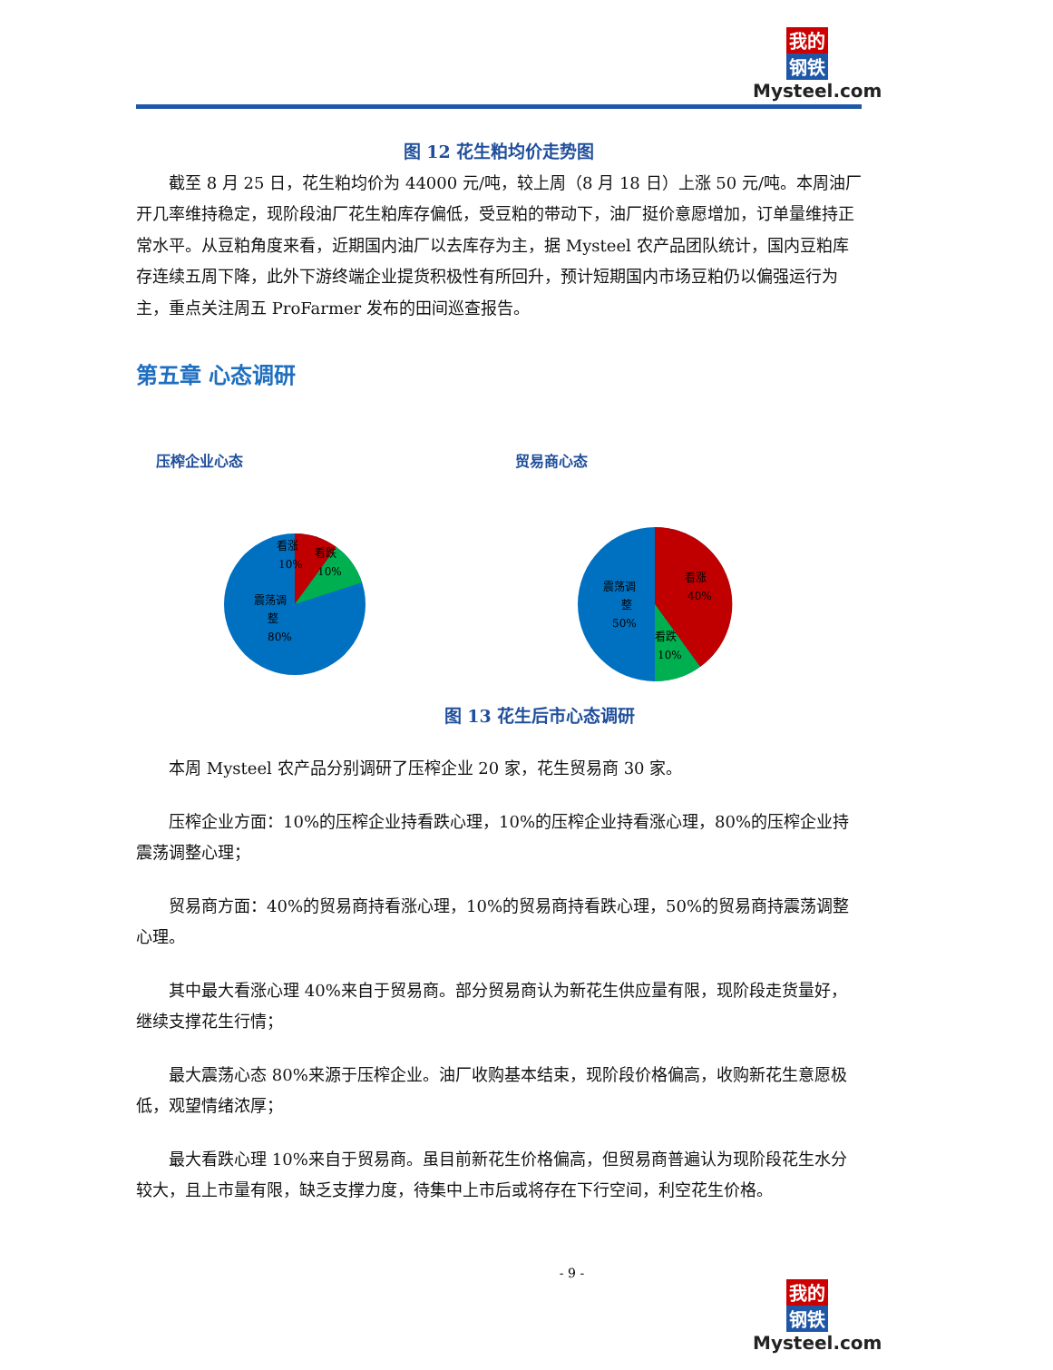我的
钢铁
Mysteel.com
图 12 花生粕均价走势图
截至 8 月 25 日，花生粕均价为 44000 元/吨，较上周（8 月 18 日）上涨 50 元/吨。本周油厂开几率维持稳定，现阶段油厂花生粕库存偏低，受豆粕的带动下，油厂挺价意愿增加，订单量维持正常水平。从豆粕角度来看，近期国内油厂以去库存为主，据 Mysteel 农产品团队统计，国内豆粕库存连续五周下降，此外下游终端企业提货积极性有所回升，预计短期国内市场豆粕仍以偏强运行为主，重点关注周五 ProFarmer 发布的田间巡查报告。
第五章 心态调研
压榨企业心态
看涨
10%
看跌
10%
震荡调
整
80%
贸易商心态
看涨
40%
震荡调
整
50%
看跌
10%
图 13 花生后市心态调研
本周 Mysteel 农产品分别调研了压榨企业 20 家，花生贸易商 30 家。
压榨企业方面：10%的压榨企业持看跌心理，10%的压榨企业持看涨心理，80%的压榨企业持震荡调整心理；
贸易商方面：40%的贸易商持看涨心理，10%的贸易商持看跌心理，50%的贸易商持震荡调整心理。
其中最大看涨心理 40%来自于贸易商。部分贸易商认为新花生供应量有限，现阶段走货量好，继续支撑花生行情；
最大震荡心态 80%来源于压榨企业。油厂收购基本结束，现阶段价格偏高，收购新花生意愿极低，观望情绪浓厚；
最大看跌心理 10%来自于贸易商。虽目前新花生价格偏高，但贸易商普遍认为现阶段花生水分较大，且上市量有限，缺乏支撑力度，待集中上市后或将存在下行空间，利空花生价格。
- 9 -
我的
钢铁
Mysteel.com